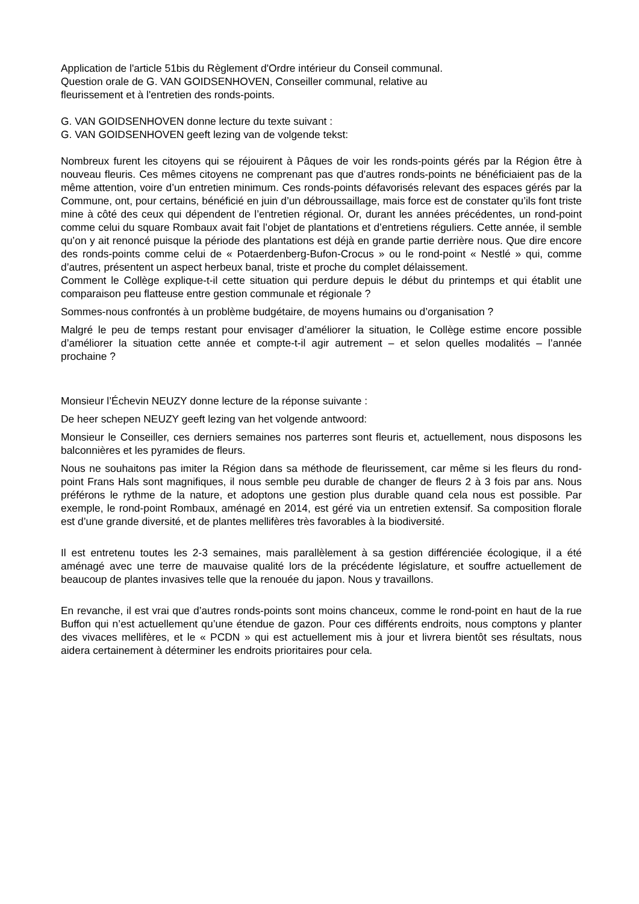Application de l'article 51bis du Règlement d'Ordre intérieur du Conseil communal.
Question orale de G. VAN GOIDSENHOVEN, Conseiller communal, relative au
fleurissement et à l'entretien des ronds-points.
G. VAN GOIDSENHOVEN donne lecture du texte suivant :
G. VAN GOIDSENHOVEN geeft lezing van de volgende tekst:
Nombreux furent les citoyens qui se réjouirent à Pâques de voir les ronds-points gérés par la Région être à nouveau fleuris. Ces mêmes citoyens ne comprenant pas que d’autres ronds-points ne bénéficiaient pas de la même attention, voire d’un entretien minimum. Ces ronds-points défavorisés relevant des espaces gérés par la Commune, ont, pour certains, bénéficié en juin d’un débroussaillage, mais force est de constater qu’ils font triste mine à côté des ceux qui dépendent de l’entretien régional. Or, durant les années précédentes, un rond-point comme celui du square Rombaux avait fait l’objet de plantations et d’entretiens réguliers. Cette année, il semble qu’on y ait renoncé puisque la période des plantations est déjà en grande partie derrière nous. Que dire encore des ronds-points comme celui de « Potaerdenberg-Bufon-Crocus » ou le rond-point « Nestlé » qui, comme d’autres, présentent un aspect herbeux banal, triste et proche du complet délaissement.
Comment le Collège explique-t-il cette situation qui perdure depuis le début du printemps et qui établit une comparaison peu flatteuse entre gestion communale et régionale ?
Sommes-nous confrontés à un problème budgétaire, de moyens humains ou d’organisation ?
Malgré le peu de temps restant pour envisager d’améliorer la situation, le Collège estime encore possible d’améliorer la situation cette année et compte-t-il agir autrement – et selon quelles modalités – l’année prochaine ?
Monsieur l’Échevin NEUZY donne lecture de la réponse suivante :
De heer schepen NEUZY geeft lezing van het volgende antwoord:
Monsieur le Conseiller, ces derniers semaines nos parterres sont fleuris et, actuellement, nous disposons les balconnières et les pyramides de fleurs.
Nous ne souhaitons pas imiter la Région dans sa méthode de fleurissement, car même si les fleurs du rond-point Frans Hals sont magnifiques, il nous semble peu durable de changer de fleurs 2 à 3 fois par ans. Nous préférons le rythme de la nature, et adoptons une gestion plus durable quand cela nous est possible. Par exemple, le rond-point Rombaux, aménagé en 2014, est géré via un entretien extensif. Sa composition florale est d’une grande diversité, et de plantes mellifères très favorables à la biodiversité.
Il est entretenu toutes les 2-3 semaines, mais parallèlement à sa gestion différenciée écologique, il a été aménagé avec une terre de mauvaise qualité lors de la précédente législature, et souffre actuellement de beaucoup de plantes invasives telle que la renouée du japon. Nous y travaillons.
En revanche, il est vrai que d’autres ronds-points sont moins chanceux, comme le rond-point en haut de la rue Buffon qui n’est actuellement qu’une étendue de gazon. Pour ces différents endroits, nous comptons y planter des vivaces mellifères, et le « PCDN » qui est actuellement mis à jour et livrera bientôt ses résultats, nous aidera certainement à déterminer les endroits prioritaires pour cela.